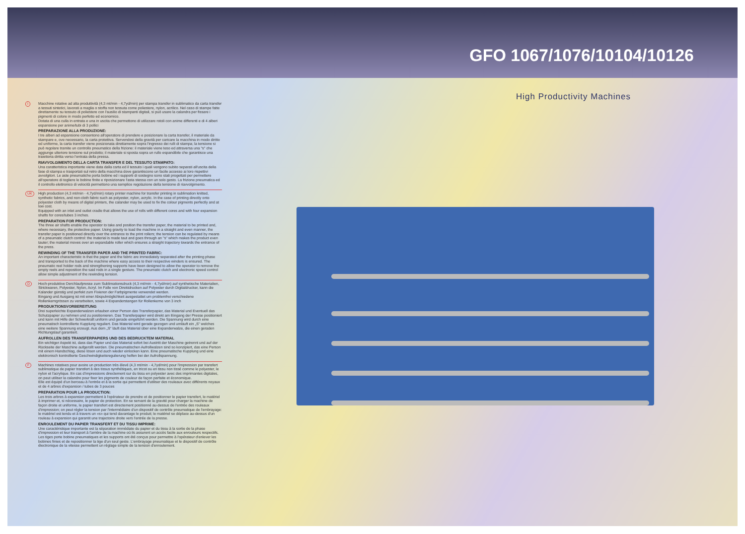GFO 1067/1076/10104/10126
I
Macchine rotative ad alta produttività (4,3 mt/min - 4,7yd/min) per stampa transfer in sublimatico da carta transfer a tessuti sintetici, lavorati a maglia o stoffa non tessuta come poliestere, nylon, acrilico. Nel caso di stampe fatte direttamente su tessuto di poliestere con l'ausilio di stampanti digitali, si può usare la calandra per fissare i pigmenti di colore in modo perfetto ed economico.
Dotata di una culla in entrata e una in uscita che permettono di utilizzare rotoli con anime differenti e di 4 alberi espansione per anime/tubi di 3 pollici
PREPARAZIONE ALLA PRODUZIONE:
I tre alberi ad espansione consentono all'operatore di prendere e posizionare la carta transfer, il materiale da stampare e, ove necessario, la carta protettiva. Servendosi della gravità per caricare la macchina in modo diritto ed uniforme, la carta transfer viene posizionata direttamente sopra l'ingresso dei rulli di stampa; la tensione si può regolare tramite un controllo pneumatico della frizione: il materiale viene teso ed attraversa una "s" che aggiunge ulteriore tensione sul prodotto; il materiale si sposta sopra un rullo espandibile che garantisce una traiettoria diritta verso l'entrata della pressa.
RIAVVOLGIMENTO DELLA CARTA TRANSFER E DEL TESSUTO STAMPATO:
Una caratteristica importante viene data dalla carta ed il tessuto i quali vengono subito separati all'uscita della fase di stampa e trasportati sul retro della macchina dove garantiscono un facile accesso ai loro rispettivi avvolgitori. Le aste pneumatiche porta bobine ed i supporti di sostegno sono stati progettati per permettere all'operatore di togliere le bobine finite e riposizionare l'asta stessa con un solo gesto. La frizione pneumatica ed il controllo elettronico di velocità permettono una semplice regolazione della tensione di riavvolgimento.
UK
High production (4,3 mt/min - 4,7yd/min) rotary printer machine for transfer printing in sublimation knitted, synthetic fabrics, and non-cloth fabric such as polyester, nylon, acrylic. In the case of printing directly onto polyester cloth by means of digital printers, the calander may be used to fix the colour pigments perfectly and at low cost.
Equipped with an inlet and outlet cradle that allows the use of rolls with different cores and with four expansion shafts for cores/tubes 3 inches.
PREPARATION FOR PRODUCTION:
The three air shafts enable the operator to take and position the transfer paper, the material to be printed and, where necessary, the protective paper. Using gravity to load the machine in a straight and even manner, the transfer paper is positioned directly over the entrance to the print rollers; the tension can be regulated by means of a pneumatic clutch control: the material is made taut and goes through an "s" which makes the product even tauter; the material moves over an expandable roller which ensures a straight trajectory towards the entrance of the press.
REWINDING OF THE TRANSFER PAPER AND THE PRINTED FABRIC:
An important characteristic is that the paper and the fabric are immediately separated after the printing phase and transported to the back of the machine where easy access to their respective winders is ensured. The pneumatic reel holder rods and strengthening supports have been designed to allow the operator to remove the empty reels and reposition the said rods in a single gesture. The pneumatic clutch and electronic speed control allow simple adjustment of the rewinding tension.
D
Hoch-produktive Derchlaufpresse zum Sublimationsdruck (4,3 mt/min - 4,7yd/min) auf synthetische Materialien, Strickwaren, Polyester, Nylon, Acryl. Im Falle von Direktdrucken auf Polyester durch Digitaldrucker, kann die Kalander günstig und perfekt zum Fixieren der Farbpigmente verwendet werden.
Eingang und Ausgang ist mit einer Abspulmöglichkeit ausgestattet um problemfrei verschiedene Rollenkerngrössen zu verarbeiten, sowie 4 Expanderstangen für Rollenkerne von 3 inch
PRODUKTIONSVORBEREITUNG
Drei superleichte Expanderwalzen erlauben einer Person das Transferpapier, das Material und Eventuell das Schutzpapier zu nehmen und zu positionieren. Das Transferpapier wird direkt am Eingang der Presse positioniert und kann mit Hilfe der Schwerkraft uniform und gerade eingeführt werden. Die Spannung wird durch eine pneumatisch kontrollierte Kupplung reguliert. Das Material wird gerade gezogen und umläuft ein „S" welches eine weitere Spannung erzeugt. Aus dem „S" läuft das Material über eine Expanderwalze, die einen geraden Richtungslauf garantiert.
AUFROLLEN DES TRANSFERPAPIERS UND DES BEDRUCKTEM MATERIAL
Ein wichtiger Aspekt ist, dass das Papier und das Material sofort bei Austritt der Maschine getrennt und auf der Rückseite der Maschine aufgerollt werden. Die pneumatischen Aufrollwalzen sind so konzipiert, das eine Person mit einem Handschlag, diese lösen und auch wieder einlocken kann. Eine pneumatische Kupplung und eine elektronisch kontrollierte Geschwindigkeitsregulierung helfen bei der Aufrollspannung.
F
Machines rotatives pour avoire un production très élevé (4,3 mt/min - 4,7yd/min) pour l'impression par transfert sublimatique de papier transfert à des tissus synthétiques, en tricot ou en tissu non tissé comme le polyester, le nylon et l'acrylique. En cas d'impressions directement sur du tissu en polyester avec des imprimantes digitales, on peut utiliser la calandre pour fixer les pigments de couleur de façon parfaite et économique.
Elle est équipé d'un berceau à l'entrée et à la sortie qui permettent d'utiliser des rouleaux avec différents noyaux et de 4 arbres d'expansion / tubes de 3 pouces
PREPARATION POUR LA PRODUCTION:
Les trois arbres à expansion permettent à l'opérateur de prendre et de positionner le papier transfert, le matériel à imprimer et, si nécessaire, le papier de protection. En se servant de la gravité pour charger la machine de façon droite et uniforme, le papier transfert est directement positionné au-dessus de l'entrée des rouleaux d'impression; on peut régler la tension par l'intermédiaire d'un dispositif de contrôle pneumatique de l'embrayage: le matériel est tendu et à travers un «s» qui tend davantage le produit; le matériel se déplace au-dessus d'un rouleau à expansion qui garantit une trajectoire droite vers l'entrée de la presse.
ENROULEMENT DU PAPIER TRANSFERT ET DU TISSU IMPRIME:
Une caractéristique importante est la séparation immédiate du papier et du tissu à la sortie de la phase d'impression et leur transport à l'arrière de la machine où ils assurent un accès facile aux enrouleurs respectifs. Les tiges porte bobine pneumatiques et les supports ont été conçus pour permettre à l'opérateur d'enlever les bobines finies et de repositionner la tige d'un seul geste. L'embrayage pneumatique et le dispositif de contrôle électronique de la vitesse permettent un réglage simple de la tension d'enroulement.
High Productivity Machines